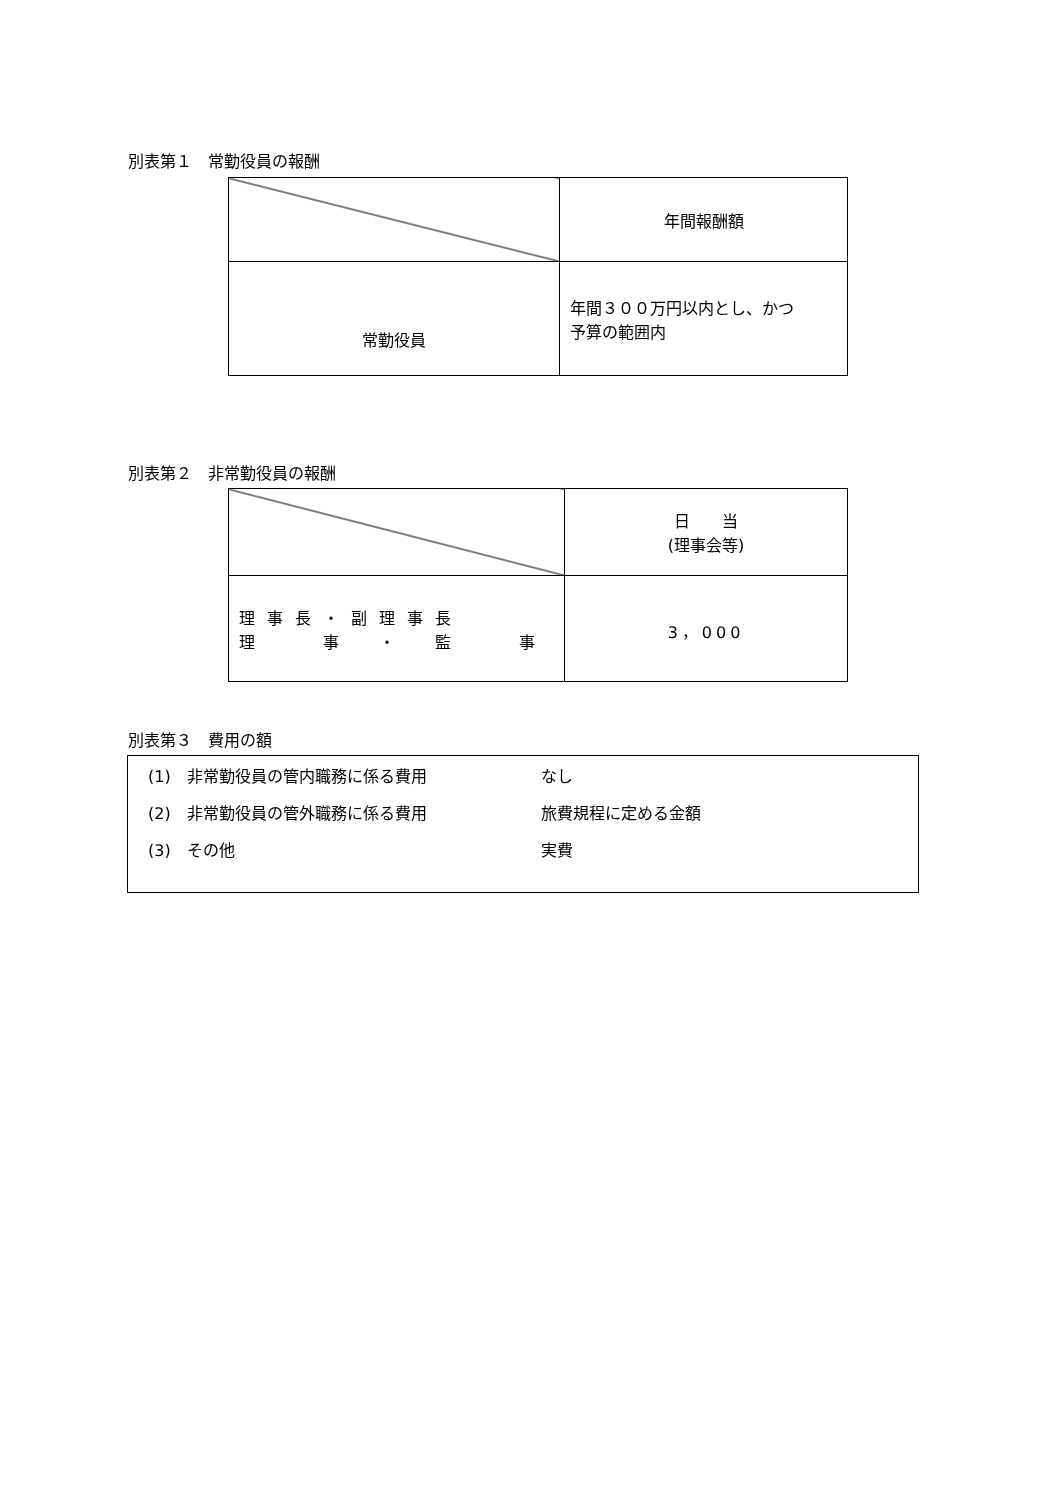別表第１　常勤役員の報酬
| | 年間報酬額 |
| 常勤役員 | 年間３００万円以内とし、かつ 予算の範囲内 |
別表第２　非常勤役員の報酬
| | 日 当 (理事会等) |
| 理事長・副理事長 理 事 ・ 監 事 | 3，000 |
別表第３　費用の額
(1)　非常勤役員の管内職務に係る費用 なし
(2)　非常勤役員の管外職務に係る費用 旅費規程に定める金額
(3)　その他 実費